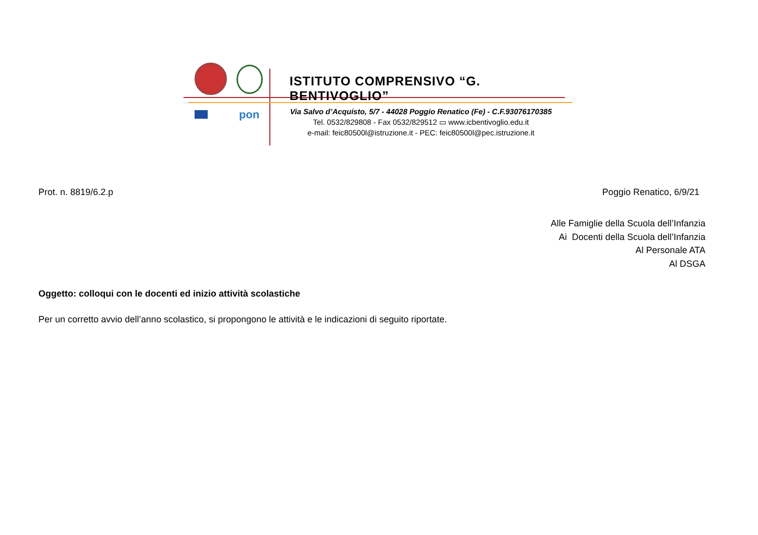pon
ISTITUTO COMPRENSIVO “G. BENTIVOGLIO”
Via Salvo d’Acquisto, 5/7 - 44028 Poggio Renatico (Fe) - C.F.93076170385
Tel. 0532/829808 - Fax 0532/829512 ▭ www.icbentivoglio.edu.it
e-mail: feic80500l@istruzione.it - PEC: feic80500l@pec.istruzione.it
Prot. n. 8819/6.2.p Poggio Renatico, 6/9/21
Alle Famiglie della Scuola dell’Infanzia
Ai Docenti della Scuola dell’Infanzia
Al Personale ATA
Al DSGA
Oggetto: colloqui con le docenti ed inizio attività scolastiche
Per un corretto avvio dell’anno scolastico, si propongono le attività e le indicazioni di seguito riportate.